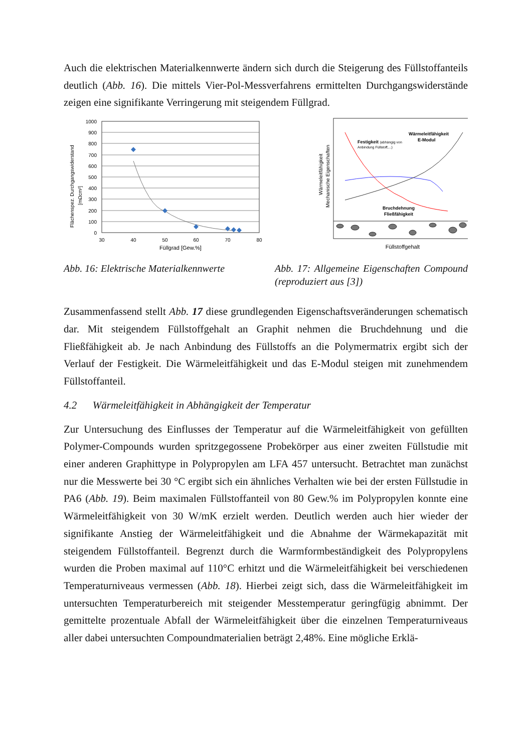Auch die elektrischen Materialkennwerte ändern sich durch die Steigerung des Füll­stoffanteils deutlich (Abb. 16). Die mittels Vier-Pol-Messverfahrens ermittelten Durchgangswiderstände zeigen eine signifikante Verringerung mit steigendem Füll­grad.
Flächenspez. Durchgangswiderstand
[mΩcm²]
1000
900
800
700
600
500
400
300
200
100
0
30
40
50
60
70
80
Füllgrad [Gew.%]
Wärmeleitfähigkeit
Mechanische Eigenschaften
Festigkeit (abhängig von
Anbindung Füllstoff,...)
Wärmeleitfähigkeit
E-Modul
Bruchdehnung
Fließfähigkeit
Füllstoffgehalt
Abb. 16: Elektrische Materialkennwerte
Abb. 17: Allgemeine Eigenschaften Com­pound (reproduziert aus [3])
Zusammenfassend stellt Abb. 17 diese grundlegenden Eigenschaftsveränderungen schematisch dar. Mit steigendem Füllstoffgehalt an Graphit nehmen die Bruchdehnung und die Fließfähigkeit ab. Je nach Anbindung des Füllstoffs an die Polymermatrix ergibt sich der Verlauf der Festigkeit. Die Wärmeleitfähigkeit und das E-Modul stei­gen mit zunehmendem Füllstoffanteil.
4.2 Wärmeleitfähigkeit in Abhängigkeit der Temperatur
Zur Untersuchung des Einflusses der Temperatur auf die Wärmeleitfähigkeit von ge­füllten Polymer-Compounds wurden spritzgegossene Probekörper aus einer zweiten Füllstudie mit einer anderen Graphittype in Polypropylen am LFA 457 untersucht. Be­trachtet man zunächst nur die Messwerte bei 30 °C ergibt sich ein ähnliches Verhalten wie bei der ersten Füllstudie in PA6 (Abb. 19). Beim maximalen Füllstoffanteil von 80 Gew.% im Polypropylen konnte eine Wärmeleitfähigkeit von 30 W/mK erzielt werden. Deutlich werden auch hier wieder der signifikante Anstieg der Wärmeleitfä­higkeit und die Abnahme der Wärmekapazität mit steigendem Füllstoffanteil. Begrenzt durch die Warmformbeständigkeit des Polypropylens wurden die Proben maximal auf 110°C erhitzt und die Wärmeleitfähigkeit bei verschiedenen Temperaturniveaus ver­messen (Abb. 18). Hierbei zeigt sich, dass die Wärmeleitfähigkeit im untersuchten Temperaturbereich mit steigender Messtemperatur geringfügig abnimmt. Der gemittel­te prozentuale Abfall der Wärmeleitfähigkeit über die einzelnen Temperaturniveaus aller dabei untersuchten Compoundmaterialien beträgt 2,48%. Eine mögliche Erklä-